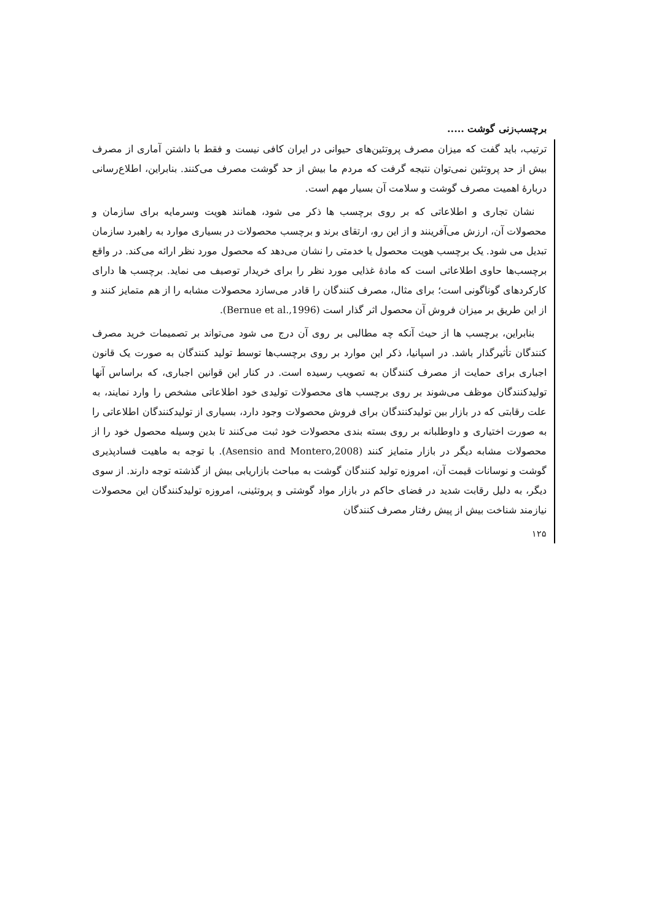برچسب‌زنی گوشت .....
ترتیب، باید گفت که میزان مصرف پروتئین‌های حیوانی در ایران کافی نیست و فقط با داشتن آماری از مصرف بیش از حد پروتئین نمی‌توان نتیجه گرفت که مردم ما بیش از حد گوشت مصرف می‌کنند. بنابراین، اطلاع‌رسانی دربارهٔ اهمیت مصرف گوشت و سلامت آن بسیار مهم است.
نشان تجاری و اطلاعاتی که بر روی برچسب ها ذکر می شود، همانند هویت وسرمایه برای سازمان و محصولات آن، ارزش می‌آفرینند و از این رو، ارتقای برند و برچسب محصولات در بسیاری موارد به راهبرد سازمان تبدیل می شود. یک برچسب هویت محصول یا خدمتی را نشان می‌دهد که محصول مورد نظر ارائه می‌کند. در واقع برچسب‌ها حاوی اطلاعاتی است که مادهٔ غذایی مورد نظر را برای خریدار توصیف می نماید. برچسب ها دارای کارکردهای گوناگونی است؛ برای مثال، مصرف کنندگان را قادر می‌سازد محصولات مشابه را از هم متمایز کنند و از این طریق بر میزان فروش آن محصول اثر گذار است (Bernue et al.,1996).
بنابراین، برچسب ها از حیث آنکه چه مطالبی بر روی آن درج می شود می‌تواند بر تصمیمات خرید مصرف کنندگان تأثیرگذار باشد. در اسپانیا، ذکر این موارد بر روی برچسب‌ها توسط تولید کنندگان به صورت یک قانون اجباری برای حمایت از مصرف کنندگان به تصویب رسیده است. در کنار این قوانین اجباری، که براساس آنها تولیدکنندگان موظف می‌شوند بر روی برچسب های محصولات تولیدی خود اطلاعاتی مشخص را وارد نمایند، به علت رقابتی که در بازار بین تولیدکنندگان برای فروش محصولات وجود دارد، بسیاری از تولیدکنندگان اطلاعاتی را به صورت اختیاری و داوطلبانه بر روی بسته بندی محصولات خود ثبت می‌کنند تا بدین وسیله محصول خود را از محصولات مشابه دیگر در بازار متمایز کنند (Asensio and Montero,2008). با توجه به ماهیت فسادپذیری گوشت و نوسانات قیمت آن، امروزه تولید کنندگان گوشت به مباحث بازاریابی بیش از گذشته توجه دارند. از سوی دیگر، به دلیل رقابت شدید در فضای حاکم در بازار مواد گوشتی و پروتئینی، امروزه تولیدکنندگان این محصولات نیازمند شناخت بیش از پیش رفتار مصرف کنندگان
۱۲۵